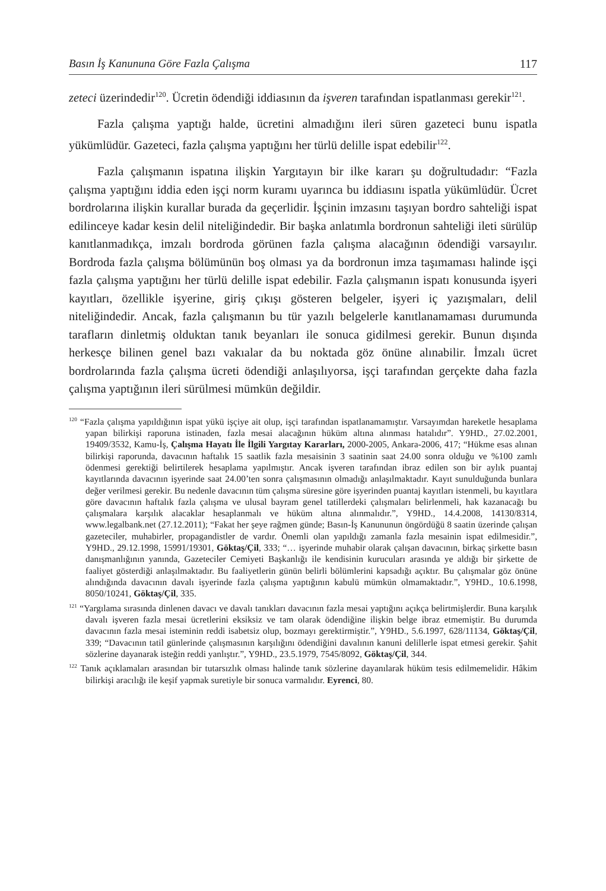Basın İş Kanununa Göre Fazla Çalışma 117
zeteci üzerindedir<sup>120</sup>. Ücretin ödendiği iddiasının da işveren tarafından ispatlanması gerekir<sup>121</sup>.
Fazla çalışma yaptığı halde, ücretini almadığını ileri süren gazeteci bunu ispatla yükümlüdür. Gazeteci, fazla çalışma yaptığını her türlü delille ispat edebilir<sup>122</sup>.
Fazla çalışmanın ispatına ilişkin Yargıtayın bir ilke kararı şu doğrultudadır: “Fazla çalışma yaptığını iddia eden işçi norm kuramı uyarınca bu iddiasını ispatla yükümlüdür. Ücret bordrolarına ilişkin kurallar burada da geçerlidir. İşçinin imzasını taşıyan bordro sahteliği ispat edilinceye kadar kesin delil niteliğindedir. Bir başka anlatımla bordronun sahteliği ileti sürülüp kanıtlanmadıkça, imzalı bordroda görünen fazla çalışma alacağının ödendiği varsayılır. Bordroda fazla çalışma bölümünün boş olması ya da bordronun imza taşımaması halinde işçi fazla çalışma yaptığını her türlü delille ispat edebilir. Fazla çalışmanın ispatı konusunda işyeri kayıtları, özellikle işyerine, giriş çıkışı gösteren belgeler, işyeri iç yazışmaları, delil niteliğindedir. Ancak, fazla çalışmanın bu tür yazılı belgelerle kanıtlanamaması durumunda tarafların dinletmiş olduktan tanık beyanları ile sonuca gidilmesi gerekir. Bunun dışında herkesçe bilinen genel bazı vakıalar da bu noktada göz önüne alınabilir. İmzalı ücret bordrolarında fazla çalışma ücreti ödendiği anlaşılıyorsa, işçi tarafından gerçekte daha fazla çalışma yaptığının ileri sürülmesi mümkün değildir.
<sup>120</sup> “Fazla çalışma yapıldığının ispat yükü işçiye ait olup, işçi tarafından ispatlanamamıştır. Varsayımdan hareketle hesaplama yapan bilirkişi raporuna istinaden, fazla mesai alacağının hüküm altına alınması hatalıdır”. Y9HD., 27.02.2001, 19409/3532, Kamu-İş, Çalışma Hayatı İle İlgili Yargıtay Kararları, 2000-2005, Ankara-2006, 417; “Hükme esas alınan bilirkişi raporunda, davacının haftalık 15 saatlik fazla mesaisinin 3 saatinin saat 24.00 sonra olduğu ve %100 zamlı ödenmesi gerektiği belirtilerek hesaplama yapılmıştır. Ancak işveren tarafından ibraz edilen son bir aylık puantaj kayıtlarında davacının işyerinde saat 24.00’ten sonra çalışmasının olmadığı anlaşılmaktadır. Kayıt sunulduğunda bunlara değer verilmesi gerekir. Bu nedenle davacının tüm çalışma süresine göre işyerinden puantaj kayıtları istenmeli, bu kayıtlara göre davacının haftalık fazla çalışma ve ulusal bayram genel tatillerdeki çalışmaları belirlenmeli, hak kazanacağı bu çalışmalara karşılık alacaklar hesaplanmalı ve hüküm altına alınmalıdır.”, Y9HD., 14.4.2008, 14130/8314, www.legalbank.net (27.12.2011); “Fakat her şeye rağmen günde; Basın-İş Kanununun öngördüğü 8 saatin üzerinde çalışan gazeteciler, muhabirler, propagandistler de vardır. Önemli olan yapıldığı zamanla fazla mesainin ispat edilmesidir.”, Y9HD., 29.12.1998, 15991/19301, Göktaş/Çil, 333; “… işyerinde muhabir olarak çalışan davacının, birkaç şirkette basın danışmanlığının yanında, Gazeteciler Cemiyeti Başkanlığı ile kendisinin kurucuları arasında ye aldığı bir şirkette de faaliyet gösterdiği anlaşılmaktadır. Bu faaliyetlerin günün belirli bölümlerini kapsadığı açıktır. Bu çalışmalar göz önüne alındığında davacının davalı işyerinde fazla çalışma yaptığının kabulü mümkün olmamaktadır.”, Y9HD., 10.6.1998, 8050/10241, Göktaş/Çil, 335.
<sup>121</sup> “Yargılama sırasında dinlenen davacı ve davalı tanıkları davacının fazla mesai yaptığını açıkça belirtmişlerdir. Buna karşılık davalı işveren fazla mesai ücretlerini eksiksiz ve tam olarak ödendiğine ilişkin belge ibraz etmemiştir. Bu durumda davacının fazla mesai isteminin reddi isabetsiz olup, bozmayı gerektirmiştir.”, Y9HD., 5.6.1997, 628/11134, Göktaş/Çil, 339; “Davacının tatil günlerinde çalışmasının karşılığını ödendiğini davalının kanuni delillerle ispat etmesi gerekir. Şahit sözlerine dayanarak isteğin reddi yanlıştır.”, Y9HD., 23.5.1979, 7545/8092, Göktaş/Çil, 344.
<sup>122</sup> Tanık açıklamaları arasından bir tutarsızlık olması halinde tanık sözlerine dayanılarak hüküm tesis edilmemelidir. Hâkim bilirkişi aracılığı ile keşif yapmak suretiyle bir sonuca varmalıdır. Eyrenci, 80.